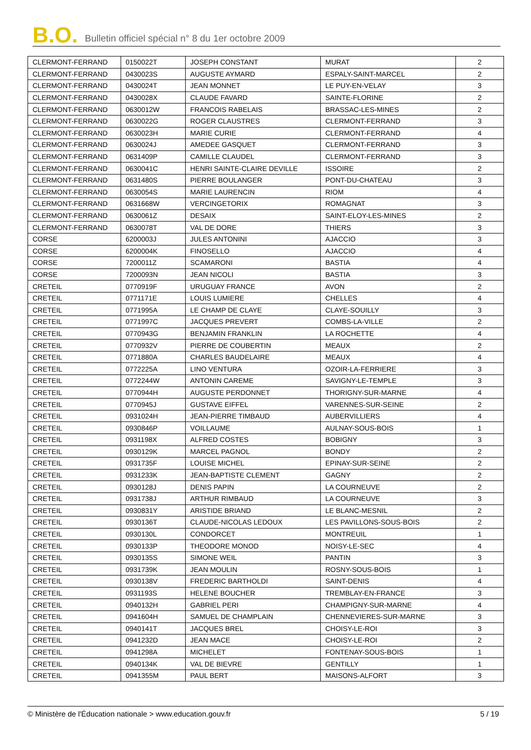B.O. Bulletin officiel spécial n° 8 du 1er octobre 2009
| CLERMONT-FERRAND | 0150022T | JOSEPH CONSTANT | MURAT | 2 |
| CLERMONT-FERRAND | 0430023S | AUGUSTE AYMARD | ESPALY-SAINT-MARCEL | 2 |
| CLERMONT-FERRAND | 0430024T | JEAN MONNET | LE PUY-EN-VELAY | 3 |
| CLERMONT-FERRAND | 0430028X | CLAUDE FAVARD | SAINTE-FLORINE | 2 |
| CLERMONT-FERRAND | 0630012W | FRANCOIS RABELAIS | BRASSAC-LES-MINES | 2 |
| CLERMONT-FERRAND | 0630022G | ROGER CLAUSTRES | CLERMONT-FERRAND | 3 |
| CLERMONT-FERRAND | 0630023H | MARIE CURIE | CLERMONT-FERRAND | 4 |
| CLERMONT-FERRAND | 0630024J | AMEDEE GASQUET | CLERMONT-FERRAND | 3 |
| CLERMONT-FERRAND | 0631409P | CAMILLE CLAUDEL | CLERMONT-FERRAND | 3 |
| CLERMONT-FERRAND | 0630041C | HENRI SAINTE-CLAIRE DEVILLE | ISSOIRE | 2 |
| CLERMONT-FERRAND | 0631480S | PIERRE BOULANGER | PONT-DU-CHATEAU | 3 |
| CLERMONT-FERRAND | 0630054S | MARIE LAURENCIN | RIOM | 4 |
| CLERMONT-FERRAND | 0631668W | VERCINGETORIX | ROMAGNAT | 3 |
| CLERMONT-FERRAND | 0630061Z | DESAIX | SAINT-ELOY-LES-MINES | 2 |
| CLERMONT-FERRAND | 0630078T | VAL DE DORE | THIERS | 3 |
| CORSE | 6200003J | JULES ANTONINI | AJACCIO | 3 |
| CORSE | 6200004K | FINOSELLO | AJACCIO | 4 |
| CORSE | 7200011Z | SCAMARONI | BASTIA | 4 |
| CORSE | 7200093N | JEAN NICOLI | BASTIA | 3 |
| CRETEIL | 0770919F | URUGUAY FRANCE | AVON | 2 |
| CRETEIL | 0771171E | LOUIS LUMIERE | CHELLES | 4 |
| CRETEIL | 0771995A | LE CHAMP DE CLAYE | CLAYE-SOUILLY | 3 |
| CRETEIL | 0771997C | JACQUES PREVERT | COMBS-LA-VILLE | 2 |
| CRETEIL | 0770943G | BENJAMIN FRANKLIN | LA ROCHETTE | 4 |
| CRETEIL | 0770932V | PIERRE DE COUBERTIN | MEAUX | 2 |
| CRETEIL | 0771880A | CHARLES BAUDELAIRE | MEAUX | 4 |
| CRETEIL | 0772225A | LINO VENTURA | OZOIR-LA-FERRIERE | 3 |
| CRETEIL | 0772244W | ANTONIN CAREME | SAVIGNY-LE-TEMPLE | 3 |
| CRETEIL | 0770944H | AUGUSTE PERDONNET | THORIGNY-SUR-MARNE | 4 |
| CRETEIL | 0770945J | GUSTAVE EIFFEL | VARENNES-SUR-SEINE | 2 |
| CRETEIL | 0931024H | JEAN-PIERRE TIMBAUD | AUBERVILLIERS | 4 |
| CRETEIL | 0930846P | VOILLAUME | AULNAY-SOUS-BOIS | 1 |
| CRETEIL | 0931198X | ALFRED COSTES | BOBIGNY | 3 |
| CRETEIL | 0930129K | MARCEL PAGNOL | BONDY | 2 |
| CRETEIL | 0931735F | LOUISE MICHEL | EPINAY-SUR-SEINE | 2 |
| CRETEIL | 0931233K | JEAN-BAPTISTE CLEMENT | GAGNY | 2 |
| CRETEIL | 0930128J | DENIS PAPIN | LA COURNEUVE | 2 |
| CRETEIL | 0931738J | ARTHUR RIMBAUD | LA COURNEUVE | 3 |
| CRETEIL | 0930831Y | ARISTIDE BRIAND | LE BLANC-MESNIL | 2 |
| CRETEIL | 0930136T | CLAUDE-NICOLAS LEDOUX | LES PAVILLONS-SOUS-BOIS | 2 |
| CRETEIL | 0930130L | CONDORCET | MONTREUIL | 1 |
| CRETEIL | 0930133P | THEODORE MONOD | NOISY-LE-SEC | 4 |
| CRETEIL | 0930135S | SIMONE WEIL | PANTIN | 3 |
| CRETEIL | 0931739K | JEAN MOULIN | ROSNY-SOUS-BOIS | 1 |
| CRETEIL | 0930138V | FREDERIC BARTHOLDI | SAINT-DENIS | 4 |
| CRETEIL | 0931193S | HELENE BOUCHER | TREMBLAY-EN-FRANCE | 3 |
| CRETEIL | 0940132H | GABRIEL PERI | CHAMPIGNY-SUR-MARNE | 4 |
| CRETEIL | 0941604H | SAMUEL DE CHAMPLAIN | CHENNEVIERES-SUR-MARNE | 3 |
| CRETEIL | 0940141T | JACQUES BREL | CHOISY-LE-ROI | 3 |
| CRETEIL | 0941232D | JEAN MACE | CHOISY-LE-ROI | 2 |
| CRETEIL | 0941298A | MICHELET | FONTENAY-SOUS-BOIS | 1 |
| CRETEIL | 0940134K | VAL DE BIEVRE | GENTILLY | 1 |
| CRETEIL | 0941355M | PAUL BERT | MAISONS-ALFORT | 3 |
© Ministère de l'Éducation nationale > www.education.gouv.fr 5 / 19